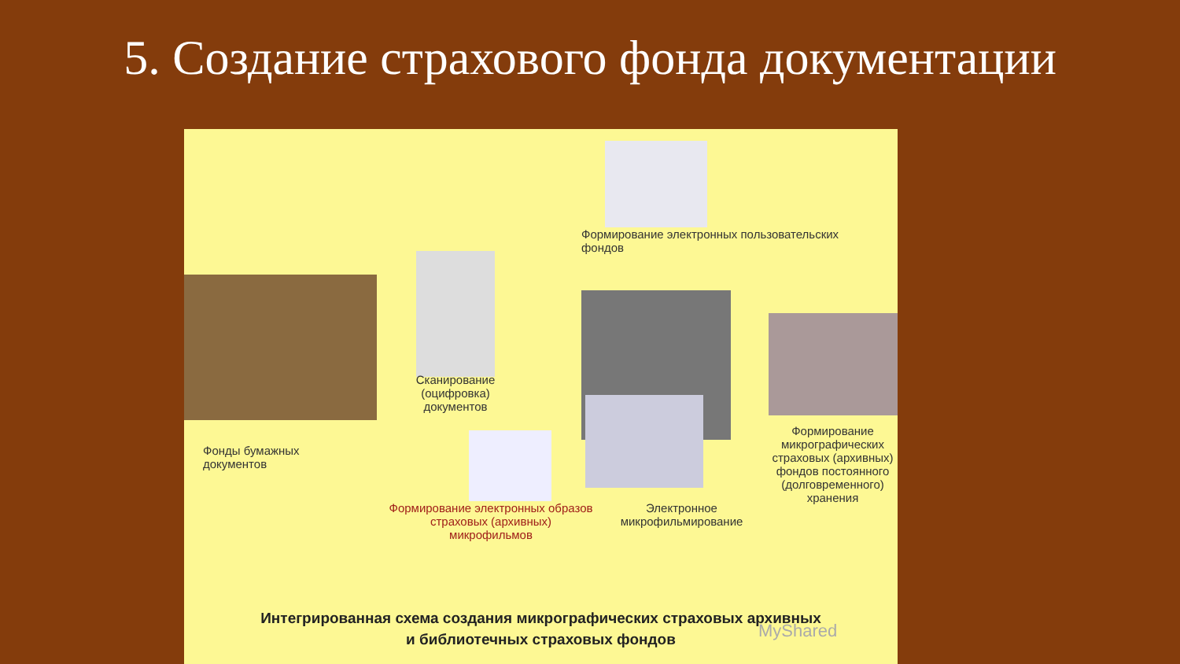5. Создание страхового фонда документации
Формирование электронных пользовательских фондов
Сканирование (оцифровка) документов
Фонды бумажных документов
Формирование электронных образов страховых (архивных) микрофильмов
Электронное микрофильмирование
Формирование микрографических страховых (архивных) фондов постоянного (долговременного) хранения
Интегрированная схема создания микрографических страховых архивных
и библиотечных страховых фондов
MyShared